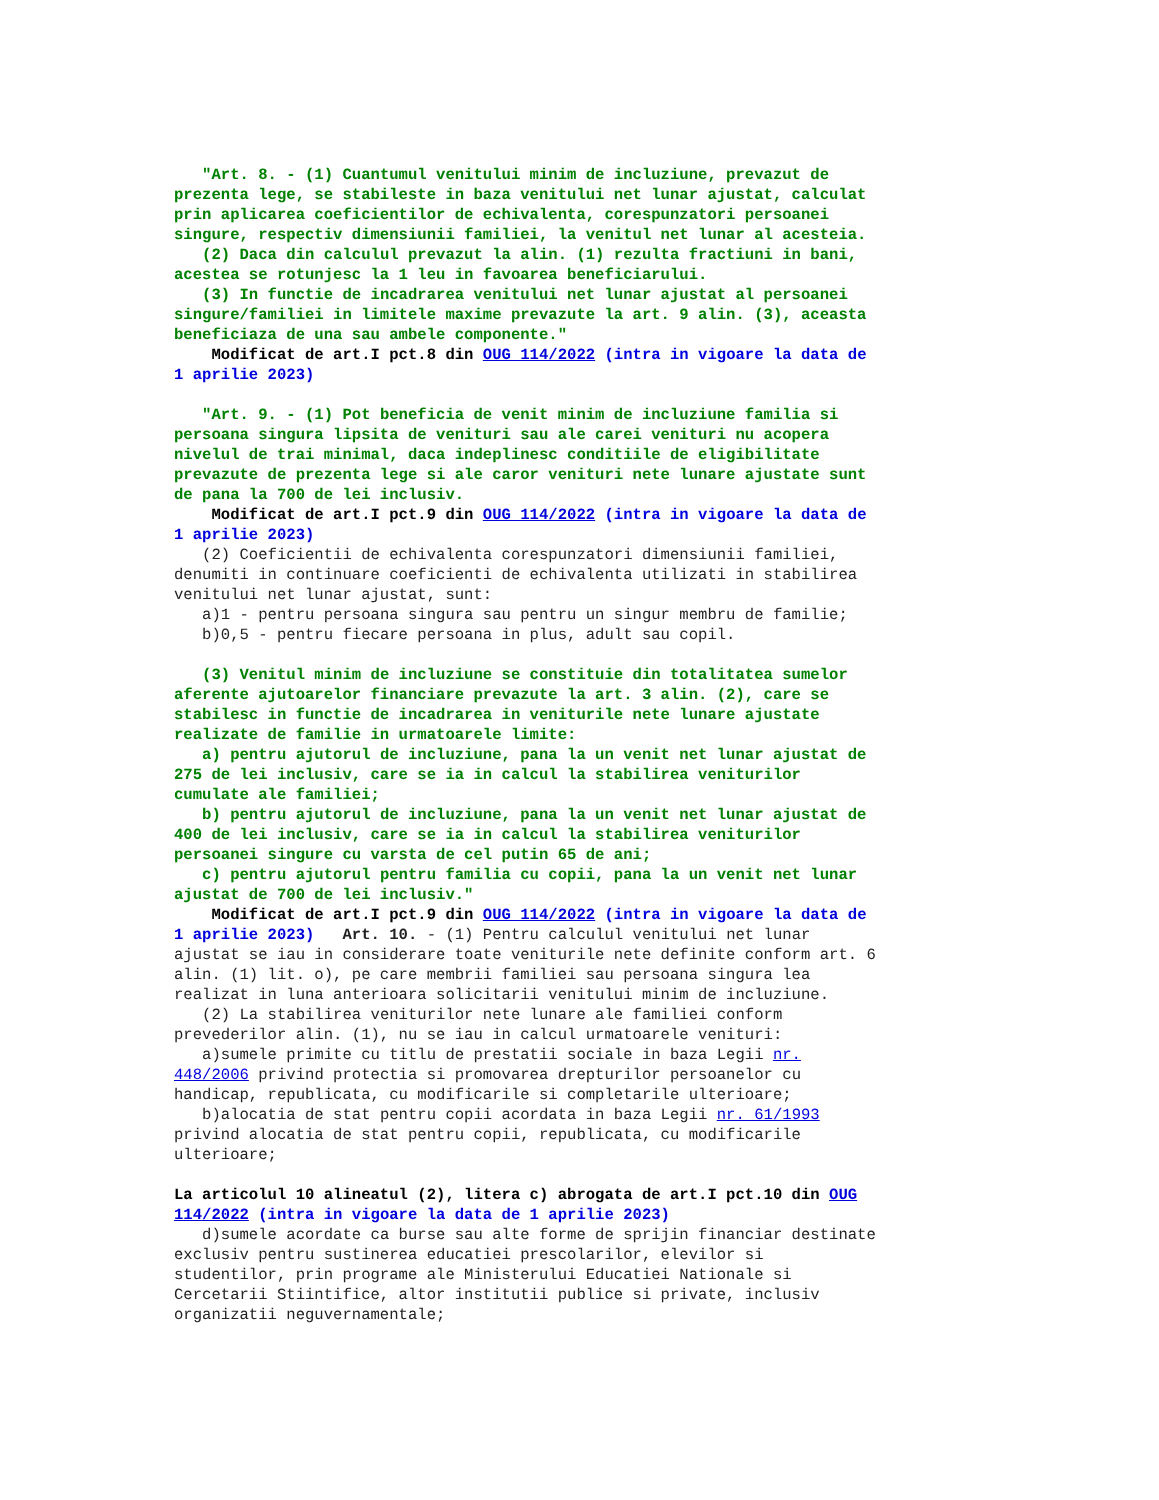"Art. 8. - (1) Cuantumul venitului minim de incluziune, prevazut de prezenta lege, se stabileste in baza venitului net lunar ajustat, calculat prin aplicarea coeficientilor de echivalenta, corespunzatori persoanei singure, respectiv dimensiunii familiei, la venitul net lunar al acesteia. (2) Daca din calculul prevazut la alin. (1) rezulta fractiuni in bani, acestea se rotunjesc la 1 leu in favoarea beneficiarului. (3) In functie de incadrarea venitului net lunar ajustat al persoanei singure/familiei in limitele maxime prevazute la art. 9 alin. (3), aceasta beneficiaza de una sau ambele componente."
Modificat de art.I pct.8 din OUG 114/2022 (intra in vigoare la data de 1 aprilie 2023)
"Art. 9. - (1) Pot beneficia de venit minim de incluziune familia si persoana singura lipsita de venituri sau ale carei venituri nu acopera nivelul de trai minimal, daca indeplinesc conditiile de eligibilitate prevazute de prezenta lege si ale caror venituri nete lunare ajustate sunt de pana la 700 de lei inclusiv.
Modificat de art.I pct.9 din OUG 114/2022 (intra in vigoare la data de 1 aprilie 2023)
(2) Coeficientii de echivalenta corespunzatori dimensiunii familiei, denumiti in continuare coeficienti de echivalenta utilizati in stabilirea venitului net lunar ajustat, sunt: a)1 - pentru persoana singura sau pentru un singur membru de familie; b)0,5 - pentru fiecare persoana in plus, adult sau copil.
(3) Venitul minim de incluziune se constituie din totalitatea sumelor aferente ajutoarelor financiare prevazute la art. 3 alin. (2), care se stabilesc in functie de incadrarea in veniturile nete lunare ajustate realizate de familie in urmatoarele limite: a) pentru ajutorul de incluziune, pana la un venit net lunar ajustat de 275 de lei inclusiv, care se ia in calcul la stabilirea veniturilor cumulate ale familiei; b) pentru ajutorul de incluziune, pana la un venit net lunar ajustat de 400 de lei inclusiv, care se ia in calcul la stabilirea veniturilor persoanei singure cu varsta de cel putin 65 de ani; c) pentru ajutorul pentru familia cu copii, pana la un venit net lunar ajustat de 700 de lei inclusiv."
Modificat de art.I pct.9 din OUG 114/2022 (intra in vigoare la data de 1 aprilie 2023) Art. 10. - (1) Pentru calculul venitului net lunar ajustat se iau in considerare toate veniturile nete definite conform art. 6 alin. (1) lit. o), pe care membrii familiei sau persoana singura lea realizat in luna anterioara solicitarii venitului minim de incluziune. (2) La stabilirea veniturilor nete lunare ale familiei conform prevederilor alin. (1), nu se iau in calcul urmatoarele venituri: a)sumele primite cu titlu de prestatii sociale in baza Legii nr. 448/2006 privind protectia si promovarea drepturilor persoanelor cu handicap, republicata, cu modificarile si completarile ulterioare; b)alocatia de stat pentru copii acordata in baza Legii nr. 61/1993 privind alocatia de stat pentru copii, republicata, cu modificarile ulterioare;
La articolul 10 alineatul (2), litera c) abrogata de art.I pct.10 din OUG 114/2022 (intra in vigoare la data de 1 aprilie 2023)
d)sumele acordate ca burse sau alte forme de sprijin financiar destinate exclusiv pentru sustinerea educatiei prescolarilor, elevilor si studentilor, prin programe ale Ministerului Educatiei Nationale si Cercetarii Stiintifice, altor institutii publice si private, inclusiv organizatii neguvernamentale;